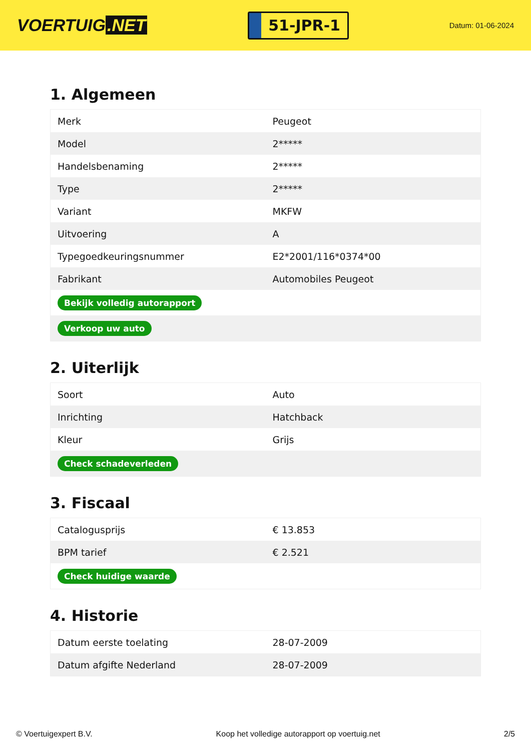VOERTUIG.NET
51-JPR-1
Datum: 01-06-2024
1. Algemeen
| Merk | Peugeot |
| Model | 2***** |
| Handelsbenaming | 2***** |
| Type | 2***** |
| Variant | MKFW |
| Uitvoering | A |
| Typegoedkeuringsnummer | E2*2001/116*0374*00 |
| Fabrikant | Automobiles Peugeot |
| Bekijk volledig autorapport | |
| Verkoop uw auto | |
2. Uiterlijk
| Soort | Auto |
| Inrichting | Hatchback |
| Kleur | Grijs |
| Check schadeverleden | |
3. Fiscaal
| Catalogusprijs | € 13.853 |
| BPM tarief | € 2.521 |
| Check huidige waarde | |
4. Historie
| Datum eerste toelating | 28-07-2009 |
| Datum afgifte Nederland | 28-07-2009 |
© Voertuigexpert B.V. Koop het volledige autorapport op voertuig.net 2/5